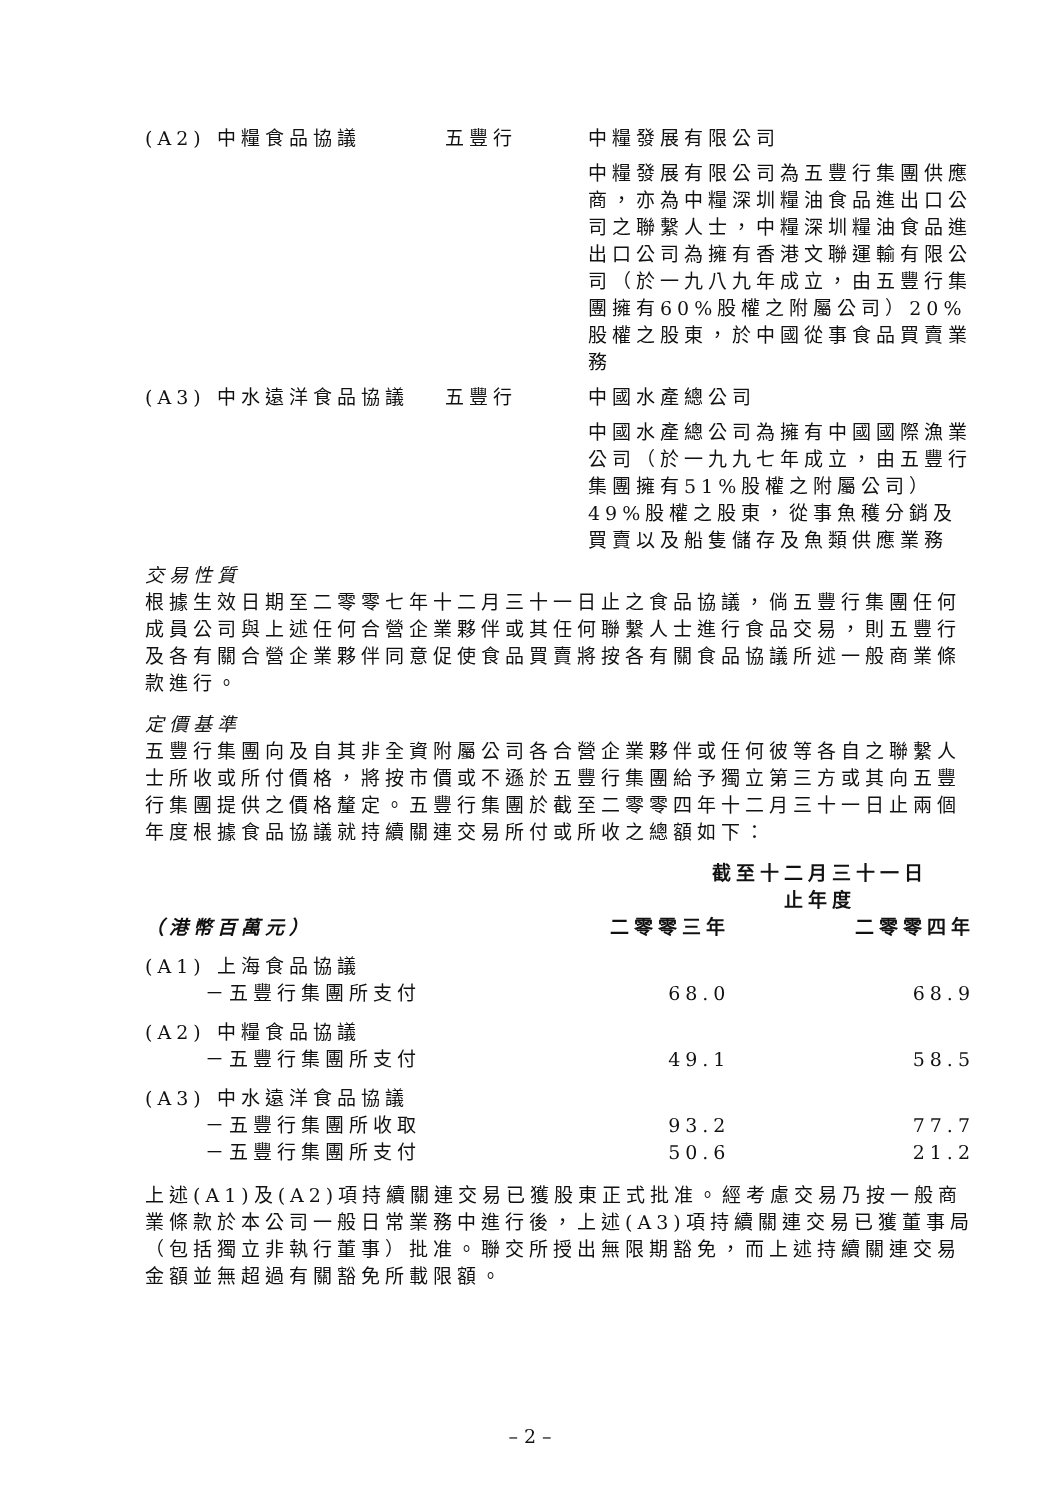| (A2) 中糧食品協議 | 五豐行 | 中糧發展有限公司 |
| | | 中糧發展有限公司為五豐行集團供應商，亦為中糧深圳糧油食品進出口公司之聯繫人士，中糧深圳糧油食品進出口公司為擁有香港文聯運輸有限公司（於一九八九年成立，由五豐行集團擁有60%股權之附屬公司）20%股權之股東，於中國從事食品買賣業務 |
| (A3) 中水遠洋食品協議 | 五豐行 | 中國水產總公司 |
| | | 中國水產總公司為擁有中國國際漁業公司（於一九九七年成立，由五豐行集團擁有51%股權之附屬公司）49%股權之股東，從事魚穫分銷及買賣以及船隻儲存及魚類供應業務 |
交易性質
根據生效日期至二零零七年十二月三十一日止之食品協議，倘五豐行集團任何成員公司與上述任何合營企業夥伴或其任何聯繫人士進行食品交易，則五豐行及各有關合營企業夥伴同意促使食品買賣將按各有關食品協議所述一般商業條款進行。
定價基準
五豐行集團向及自其非全資附屬公司各合營企業夥伴或任何彼等各自之聯繫人士所收或所付價格，將按市價或不遜於五豐行集團給予獨立第三方或其向五豐行集團提供之價格釐定。五豐行集團於截至二零零四年十二月三十一日止兩個年度根據食品協議就持續關連交易所付或所收之總額如下：
| | 截至十二月三十一日 止年度 | |
| --- | --- | --- |
| （港幣百萬元） | 二零零三年 | 二零零四年 |
| (A1) 上海食品協議 | | |
| －五豐行集團所支付 | 68.0 | 68.9 |
| (A2) 中糧食品協議 | | |
| －五豐行集團所支付 | 49.1 | 58.5 |
| (A3) 中水遠洋食品協議 | | |
| －五豐行集團所收取 | 93.2 | 77.7 |
| －五豐行集團所支付 | 50.6 | 21.2 |
上述(A1)及(A2)項持續關連交易已獲股東正式批准。經考慮交易乃按一般商業條款於本公司一般日常業務中進行後，上述(A3)項持續關連交易已獲董事局（包括獨立非執行董事）批准。聯交所授出無限期豁免，而上述持續關連交易金額並無超過有關豁免所載限額。
– 2 –